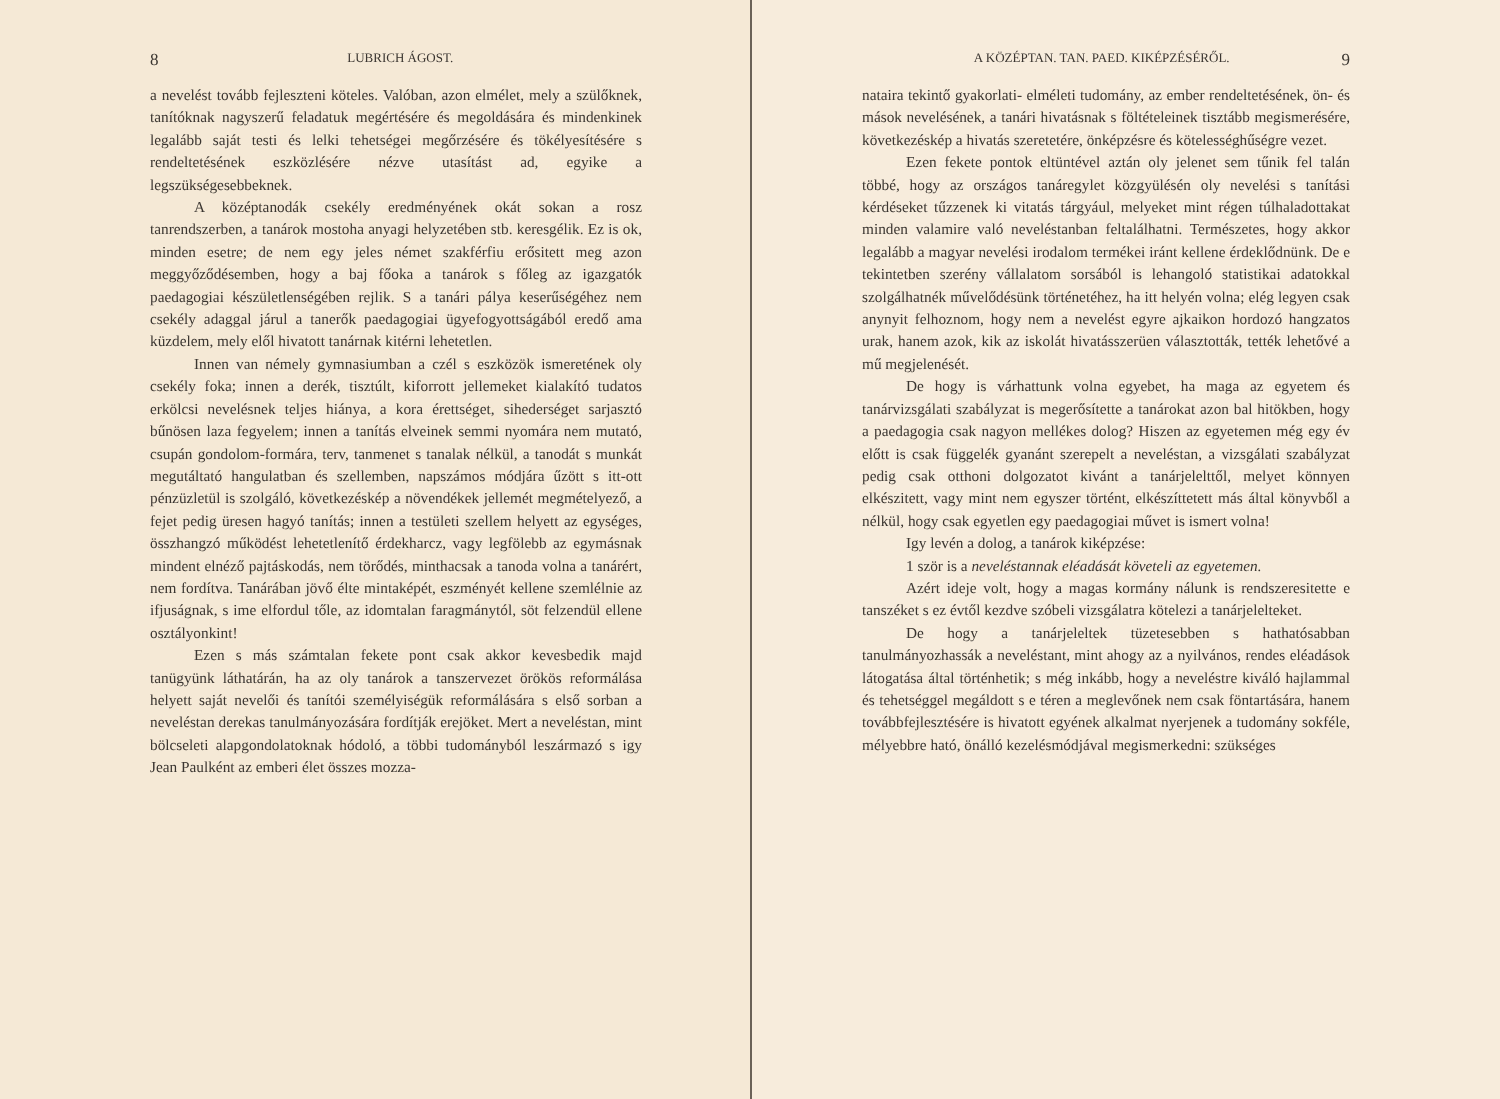8 LUBRICH ÁGOST.
a nevelést tovább fejleszteni köteles. Valóban, azon elmélet, mely a szülőknek, tanítóknak nagyszerű feladatuk megértésére és megoldására és mindenkinek legalább saját testi és lelki tehetségei megőrzésére és tökélyesítésére s rendeltetésének eszközlésére nézve utasítást ad, egyike a legszükségesebbeknek.
A középtanodák csekély eredményének okát sokan a rosz tanrendszerben, a tanárok mostoha anyagi helyzetében stb. keresgélik. Ez is ok, minden esetre; de nem egy jeles német szakférfiu erősitett meg azon meggyőződésemben, hogy a baj főoka a tanárok s főleg az igazgatók paedagogiai készületlenségében rejlik. S a tanári pálya keserűségéhez nem csekély adaggal járul a tanerők paedagogiai ügyefogyottságából eredő ama küzdelem, mely elől hivatott tanárnak kitérni lehetetlen.
Innen van némely gymnasiumban a czél s eszközök ismeretének oly csekély foka; innen a derék, tisztúlt, kiforrott jellemeket kialakító tudatos erkölcsi nevelésnek teljes hiánya, a kora érettséget, sihederséget sarjasztó bűnösen laza fegyelem; innen a tanítás elveinek semmi nyomára nem mutató, csupán gondolom-formára, terv, tanmenet s tanalak nélkül, a tanodát s munkát megutáltató hangulatban és szellemben, napszámos módjára űzött s itt-ott pénzüzletül is szolgáló, következéskép a növendékek jellemét megmételyező, a fejet pedig üresen hagyó tanítás; innen a testületi szellem helyett az egységes, összhangzó működést lehetetlenítő érdekharcz, vagy legfölebb az egymásnak mindent elnéző pajtáskodás, nem törődés, minthacsak a tanoda volna a tanárért, nem fordítva. Tanárában jövő élte mintaképét, eszményét kellene szemlélnie az ifjuságnak, s ime elfordul tőle, az idomtalan faragmánytól, söt felzendül ellene osztályonkint!
Ezen s más számtalan fekete pont csak akkor kevesbedik majd tanügyünk láthatárán, ha az oly tanárok a tanszervezet örökös reformálása helyett saját nevelői és tanítói személyiségük reformálására s első sorban a neveléstan derekas tanulmányozására fordítják erejöket. Mert a neveléstan, mint bölcseleti alapgondolatoknak hódoló, a többi tudományból leszármazó s igy Jean Paulként az emberi élet összes mozza-
A KÖZÉPTAN. TAN. PAED. KIKÉPZÉSÉRŐL. 9
nataira tekintő gyakorlati- elméleti tudomány, az ember rendeltetésének, ön- és mások nevelésének, a tanári hivatásnak s föltételeinek tisztább megismerésére, következéskép a hivatás szeretetére, önképzésre és kötelességhűségre vezet.
Ezen fekete pontok eltüntével aztán oly jelenet sem tűnik fel talán többé, hogy az országos tanáregylet közgyülésén oly nevelési s tanítási kérdéseket tűzzenek ki vitatás tárgyául, melyeket mint régen túlhaladottakat minden valamire való neveléstanban feltalálhatni. Természetes, hogy akkor legalább a magyar nevelési irodalom termékei iránt kellene érdeklődnünk. De e tekintetben szerény vállalatom sorsából is lehangoló statistikai adatokkal szolgálhatnék művelődésünk történetéhez, ha itt helyén volna; elég legyen csak anynyit felhoznom, hogy nem a nevelést egyre ajkaikon hordozó hangzatos urak, hanem azok, kik az iskolát hivatásszerüen választották, tették lehetővé a mű megjelenését.
De hogy is várhattunk volna egyebet, ha maga az egyetem és tanárvizsgálati szabályzat is megerősítette a tanárokat azon bal hitökben, hogy a paedagogia csak nagyon mellékes dolog? Hiszen az egyetemen még egy év előtt is csak függelék gyanánt szerepelt a neveléstan, a vizsgálati szabályzat pedig csak otthoni dolgozatot kivánt a tanárjelelttől, melyet könnyen elkészitett, vagy mint nem egyszer történt, elkészíttetett más által könyvből a nélkül, hogy csak egyetlen egy paedagogiai művet is ismert volna!
Igy levén a dolog, a tanárok kiképzése:
1 ször is a neveléstannak eléadását követeli az egyetemen.
Azért ideje volt, hogy a magas kormány nálunk is rendszeresitette e tanszéket s ez évtől kezdve szóbeli vizsgálatra kötelezi a tanárjelelteket.
De hogy a tanárjeleltek tüzetesebben s hathatósabban tanulmányozhassák a neveléstant, mint ahogy az a nyilvános, rendes eléadások látogatása által történhetik; s még inkább, hogy a neveléstre kiváló hajlammal és tehetséggel megáldott s e téren a meglevőnek nem csak föntartására, hanem továbbfejlesztésére is hivatott egyének alkalmat nyerjenek a tudomány sokféle, mélyebbre ható, önálló kezelésmódjával megismerkedni: szükséges